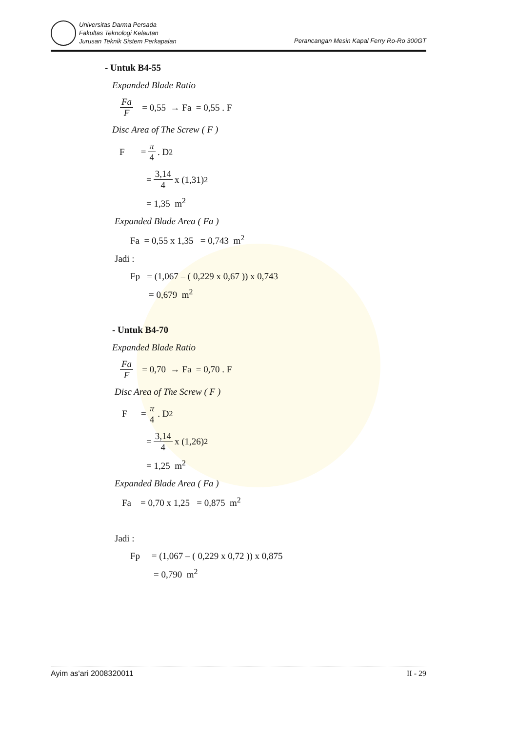Universitas Darma Persada
Fakultas Teknologi Kelautan
Jurusan Teknik Sistem Perkapalan
Perancangan Mesin Kapal Ferry Ro-Ro 300GT
- Untuk B4-55
Expanded Blade Ratio
Fa F = 0,55 → Fa = 0,55 . F
Disc Area of The Screw ( F )
F = π 4 . D<sup>2</sup>
= 3,14 4 x (1,31)<sup>2</sup>
= 1,35 m<sup>2</sup>
Expanded Blade Area ( Fa )
Fa = 0,55 x 1,35 = 0,743 m<sup>2</sup>
Jadi :
Fp = (1,067 – ( 0,229 x 0,67 )) x 0,743
= 0,679 m<sup>2</sup>
- Untuk B4-70
Expanded Blade Ratio
Fa F = 0,70 → Fa = 0,70 . F
Disc Area of The Screw ( F )
F = π 4 . D<sup>2</sup>
= 3,14 4 x (1,26)<sup>2</sup>
= 1,25 m<sup>2</sup>
Expanded Blade Area ( Fa )
Fa = 0,70 x 1,25 = 0,875 m<sup>2</sup>
Jadi :
Fp = (1,067 – ( 0,229 x 0,72 )) x 0,875
= 0,790 m<sup>2</sup>
Ayim as'ari 2008320011 II - 29